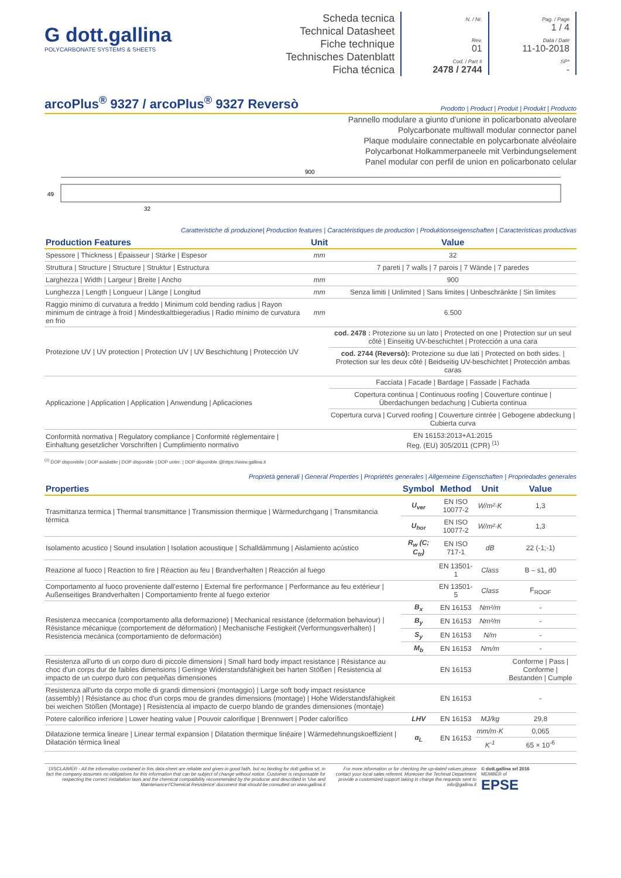G dott.gallina
POLYCARBONATE SYSTEMS & SHEETS
Scheda tecnica
Technical Datasheet
Fiche technique
Technisches Datenblatt
Ficha técnica
N. / Nr.
Rev.
01
Cod. / Part #
2478 / 2744
Pag. / Page
1 / 4
Data / Date
11-10-2018
SP*
-
arcoPlus<sup>®</sup> 9327 / arcoPlus<sup>®</sup> 9327 Reversò
Prodotto | Product | Produit | Produkt | Producto
Pannello modulare a giunto d'unione in policarbonato alveolare
Polycarbonate multiwall modular connector panel
Plaque modulaire connectable en polycarbonate alvéolaire
Polycarbonat Holkammerpaneele mit Verbindungselement
Panel modular con perfil de union en policarbonato celular
900
49
32
Caratteristiche di produzione| Production features | Caractéristiques de production | Produktionseigenschaften | Caracteristicas productivas
| Production Features | Unit | Value |
| --- | --- | --- |
| Spessore / Thickness / Épaisseur / Stärke / Espesor | mm | 32 |
| Struttura / Structure / Structure / Struktur / Estructura | | 7 pareti / 7 walls / 7 parois / 7 Wände / 7 paredes |
| Larghezza / Width / Largeur / Breite / Ancho | mm | 900 |
| Lunghezza / Length / Longueur / Länge / Longitud | mm | Senza limiti / Unlimited / Sans limites / Unbeschränkte / Sin límites |
| Raggio minimo di curvatura a freddo / Minimum cold bending radius / Rayon minimum de cintrage à froid / Mindestkaltbiegeradius / Radio mínimo de curvatura en frio | mm | 6.500 |
| Protezione UV / UV protection / Protection UV / UV Beschichtung / Protección UV | | cod. 2478 : Protezione su un lato / Protected on one / Protection sur un seul côté / Einseitig UV-beschichtet / Protección a una cara |
| | | cod. 2744 (Reversò): Protezione su due lati / Protected on both sides. / Protection sur les deux côté / Beidseitig UV-beschichtet / Protección ambas caras |
| Applicazione / Application / Application / Anwendung / Aplicaciones | | Facciata / Facade / Bardage / Fassade / Fachada |
| | | Copertura continua / Continuous roofing / Couverture continue / Überdachungen bedachung / Cubierta continua |
| | | Copertura curva / Curved roofing / Couverture cintrée / Gebogene abdeckung / Cubierta curva |
| Conformità normativa / Regulatory compliance / Conformité réglementaire / Einhaltung gesetzlicher Vorschriften / Cumplimiento normativo | | EN 16153:2013+A1:2015 Reg. (EU) 305/2011 (CPR) <sup>(1)</sup> |
<sup>(1)</sup> DOP disponibile | DOP available | DOP disponible | DOP unter: | DOP disponible @https://www.gallina.it
Proprietà generali | General Properties | Propriétés generales | Allgemeine Eigenschaften | Propriedades generales
| Properties | Symbol | Method | Unit | Value |
| --- | --- | --- | --- | --- |
| Trasmittanza termica / Thermal transmittance / Transmission thermique / Wärmedurchgang / Transmitancia térmica | U<sub>ver</sub> | EN ISO 10077-2 | W/m²·K | 1,3 |
| | U<sub>hor</sub> | EN ISO 10077-2 | W/m²·K | 1,3 |
| Isolamento acustico / Sound insulation / Isolation acoustique / Schalldämmung / Aislamiento acústico | R<sub>w</sub> (C; C<sub>tr</sub>) | EN ISO 717-1 | dB | 22 (-1;-1) |
| Reazione al fuoco / Reaction to fire / Réaction au feu / Brandverhalten / Reacción al fuego | | EN 13501-1 | Class | B – s1, d0 |
| Comportamento al fuoco proveniente dall'esterno / External fire performance / Performance au feu extérieur / Außenseitiges Brandverhalten / Comportamiento frente al fuego exterior | | EN 13501-5 | Class | F<sub>ROOF</sub> |
| Resistenza meccanica (comportamento alla deformazione) / Mechanical resistance (deformation behaviour) / Résistance mécanique (comportement de déformation) / Mechanische Festigkeit (Verformungsverhalten) / Resistencia mecánica (comportamiento de deformación) | B<sub>x</sub> | EN 16153 | Nm²/m | - |
| | B<sub>y</sub> | EN 16153 | Nm²/m | - |
| | S<sub>y</sub> | EN 16153 | N/m | - |
| | M<sub>b</sub> | EN 16153 | Nm/m | - |
| Resistenza all'urto di un corpo duro di piccole dimensioni / Small hard body impact resistance / Résistance au choc d'un corps dur de faibles dimensions / Geringe Widerstandsfähigkeit bei harten Stößen / Resistencia al impacto de un cuerpo duro con pequeñas dimensiones | | EN 16153 | | Conforme / Pass / Conforme / Bestanden / Cumple |
| Resistenza all'urto da corpo molle di grandi dimensioni (montaggio) / Large soft body impact resistance (assembly) / Résistance au choc d'un corps mou de grandes dimensions (montage) / Hohe Widerstandsfähigkeit bei weichen Stößen (Montage) / Resistencia al impacto de cuerpo blando de grandes dimensiones (montaje) | | EN 16153 | | - |
| Potere calorifico inferiore / Lower heating value / Pouvoir calorifique / Brennwert / Poder calorífico | LHV | EN 16153 | MJ/kg | 29,8 |
| Dilatazione termica lineare / Linear termal expansion / Dilatation thermique linéaire / Wärmedehnungskoeffizient / Dilatación térmica lineal | α<sub>L</sub> | EN 16153 | mm/m·K | 0,065 |
| | | | K<sup>-1</sup> | 65 × 10<sup>-6</sup> |
DISCLAIMER - All the information contained in this data-sheet are reliable and given in good faith, but no binding for dott.gallina srl, in fact the company assumes no obligations for this information that can be subject of change without notice. Customer is responsable for respecting the correct installation laws and the chemical compatibility recommended by the producer and described in 'Use and Maintenance'/'Chemical Resistence' document that should be consulted on www.gallina.it
For more information or for checking the up-dated values please contact your local sales referent. Moreover the Techinal Department provide a customized support taking in charge the requests sent to info@gallina.it
© dott.gallina srl 2016
MEMBER of
EPSE